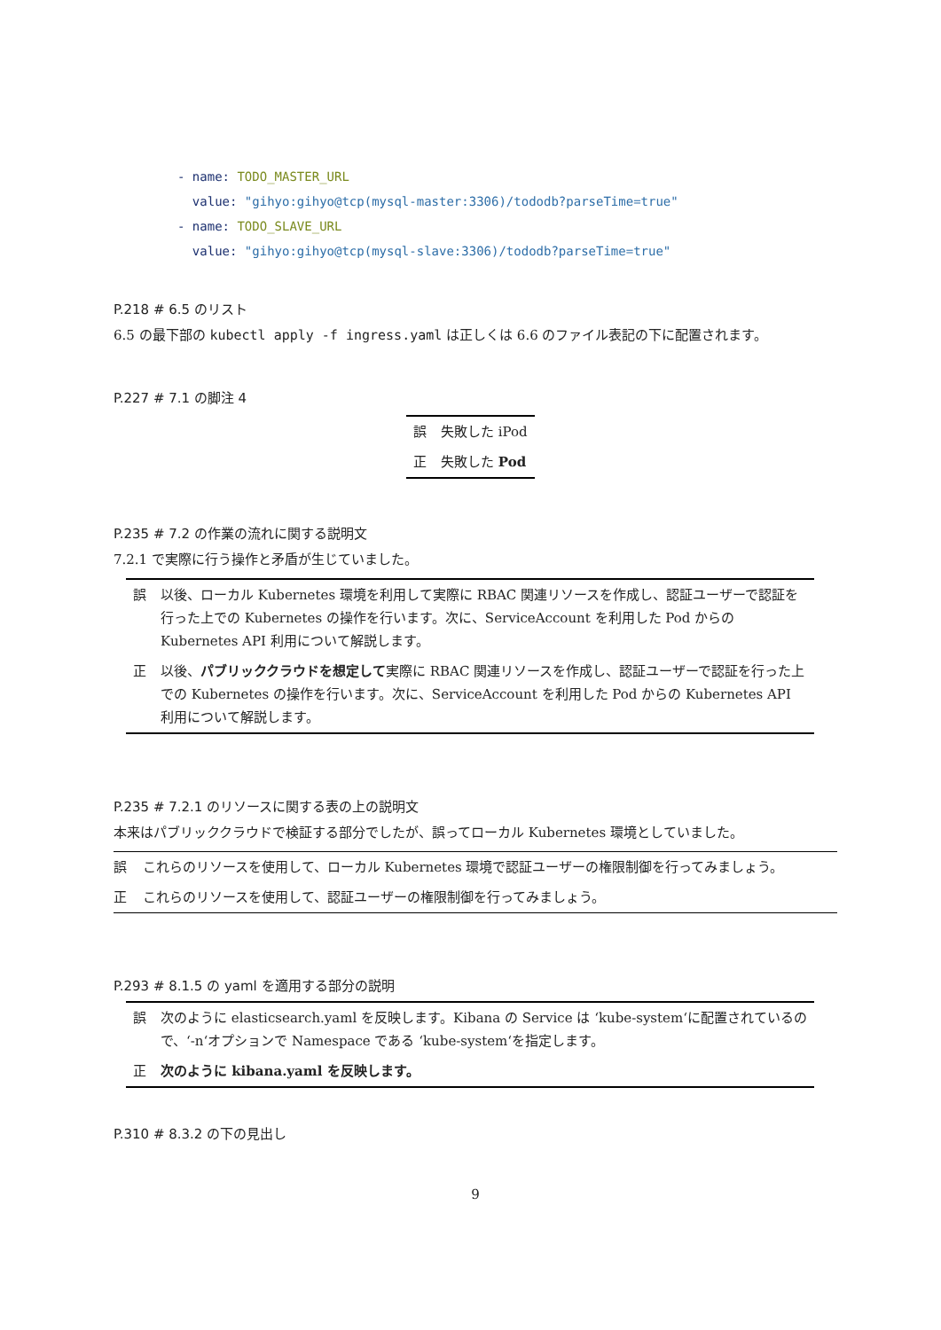- name: TODO_MASTER_URL
  value: "gihyo:gihyo@tcp(mysql-master:3306)/tododb?parseTime=true"
- name: TODO_SLAVE_URL
  value: "gihyo:gihyo@tcp(mysql-slave:3306)/tododb?parseTime=true"
P.218 # 6.5 のリスト
6.5 の最下部の kubectl apply -f ingress.yaml は正しくは 6.6 のファイル表記の下に配置されます。
P.227 # 7.1 の脚注 4
| 誤 | 失敗した iPod |
| 正 | 失敗した Pod |
P.235 # 7.2 の作業の流れに関する説明文
7.2.1 で実際に行う操作と矛盾が生じていました。
| 誤 | 以後、ローカル Kubernetes 環境を利用して実際に RBAC 関連リソースを作成し、認証ユーザーで認証を行った上での Kubernetes の操作を行います。次に、ServiceAccount を利用した Pod からの Kubernetes API 利用について解説します。 |
| 正 | 以後、 パブリッククラウドを想定して 実際に RBAC 関連リソースを作成し、認証ユーザーで認証を行った上での Kubernetes の操作を行います。次に、ServiceAccount を利用した Pod からの Kubernetes API 利用について解説します。 |
P.235 # 7.2.1 のリソースに関する表の上の説明文
本来はパブリッククラウドで検証する部分でしたが、誤ってローカル Kubernetes 環境としていました。
| 誤 | これらのリソースを使用して、ローカル Kubernetes 環境で認証ユーザーの権限制御を行ってみましょう。 |
| 正 | これらのリソースを使用して、認証ユーザーの権限制御を行ってみましょう。 |
P.293 # 8.1.5 の yaml を適用する部分の説明
| 誤 | 次のように elasticsearch.yaml を反映します。Kibana の Service は ‘kube-system‘に配置されているので、‘-n‘オプションで Namespace である ‘kube-system‘を指定します。 |
| 正 | 次のように kibana.yaml を反映します。 |
P.310 # 8.3.2 の下の見出し
9